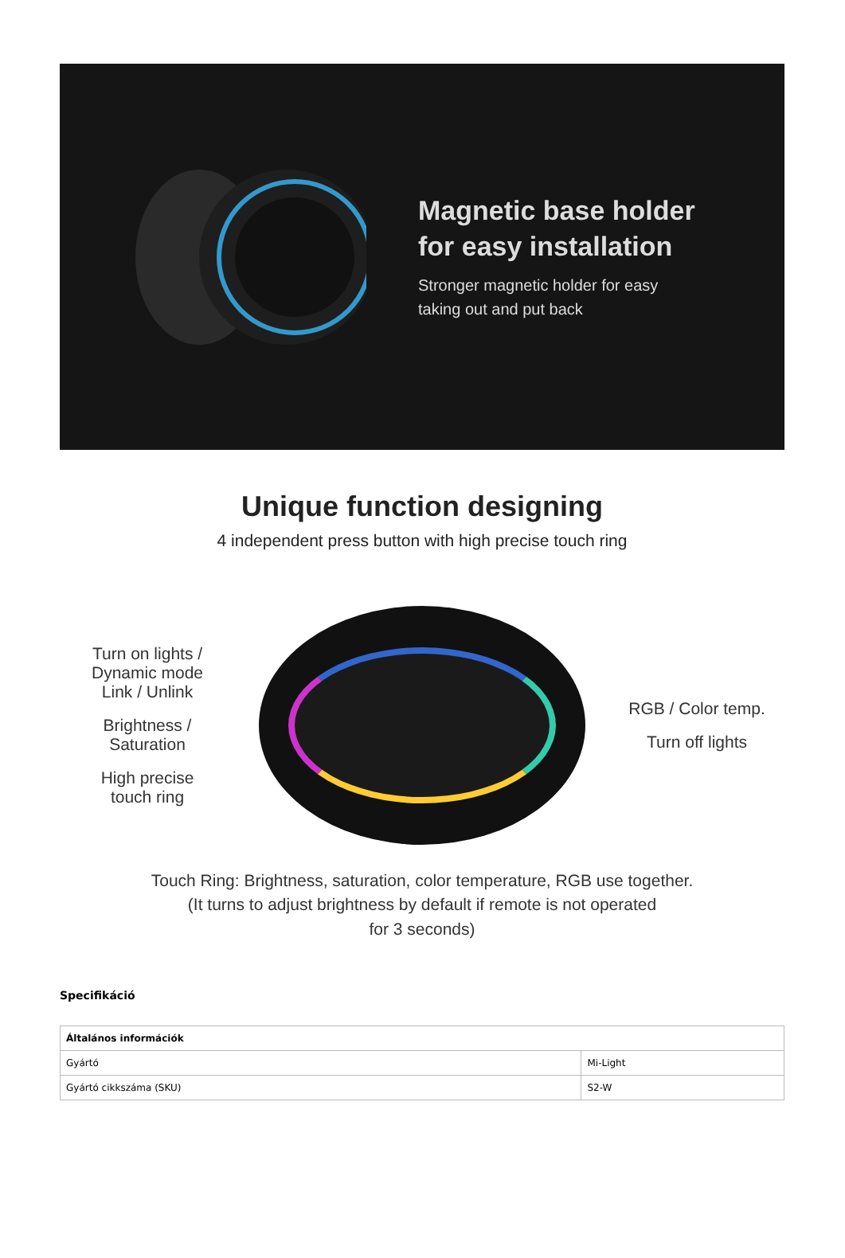Magnetic base holder
for easy installation
Stronger magnetic holder for easy
taking out and put back
Unique function designing
4 independent press button with high precise touch ring
Turn on lights / Dynamic mode
Link / Unlink
Brightness /
Saturation
High precise
touch ring
RGB / Color temp.
Turn off lights
Touch Ring: Brightness, saturation, color temperature, RGB use together.
(It turns to adjust brightness by default if remote is not operated
for 3 seconds)
Specifikáció
| Általános információk | |
| --- | --- |
| Gyártó | Mi-Light |
| Gyártó cikkszáma (SKU) | S2-W |